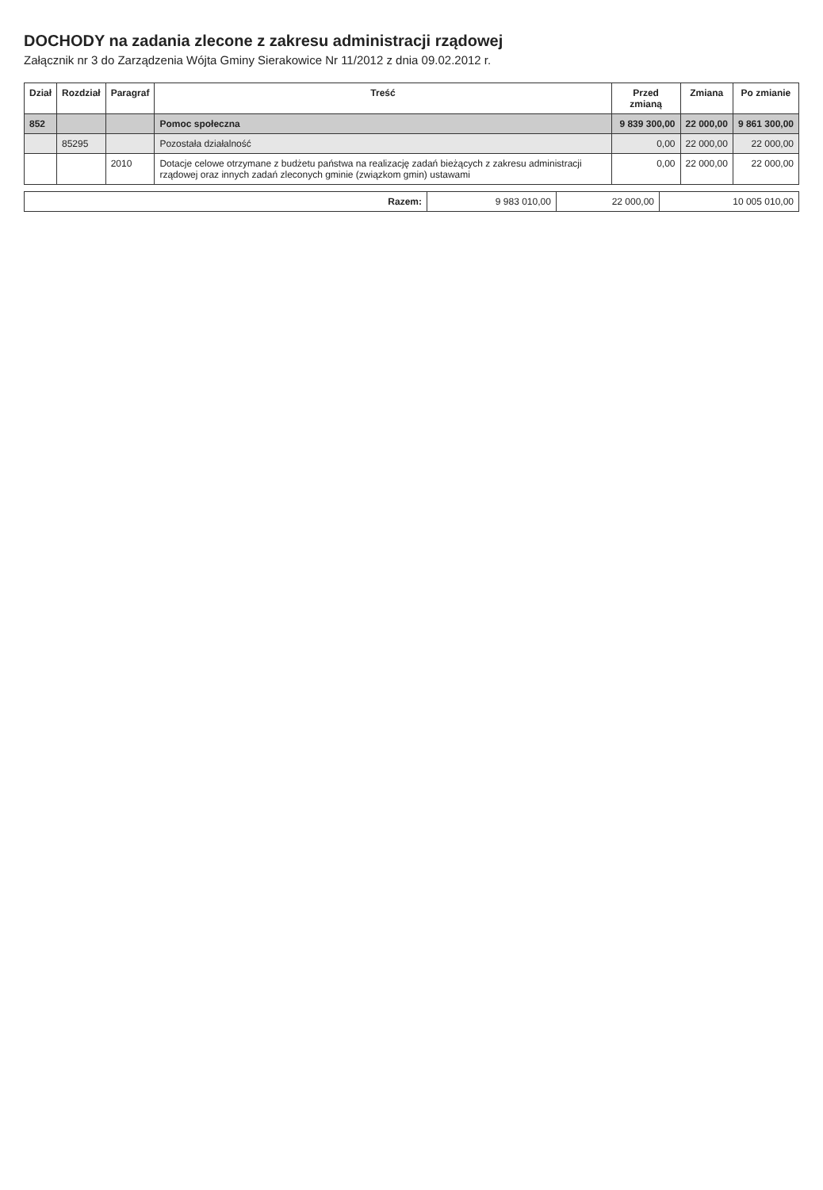DOCHODY na zadania zlecone z zakresu administracji rządowej
Załącznik nr 3 do Zarządzenia Wójta Gminy Sierakowice Nr 11/2012 z dnia 09.02.2012 r.
| Dział | Rozdział | Paragraf | Treść | Przed zmianą | Zmiana | Po zmianie |
| --- | --- | --- | --- | --- | --- | --- |
| 852 | | | Pomoc społeczna | 9 839 300,00 | 22 000,00 | 9 861 300,00 |
| | 85295 | | Pozostała działalność | 0,00 | 22 000,00 | 22 000,00 |
| | | 2010 | Dotacje celowe otrzymane z budżetu państwa na realizację zadań bieżących z zakresu administracji rządowej oraz innych zadań zleconych gminie (związkom gmin) ustawami | 0,00 | 22 000,00 | 22 000,00 |
| Razem: | 9 983 010,00 | 22 000,00 | 10 005 010,00 |